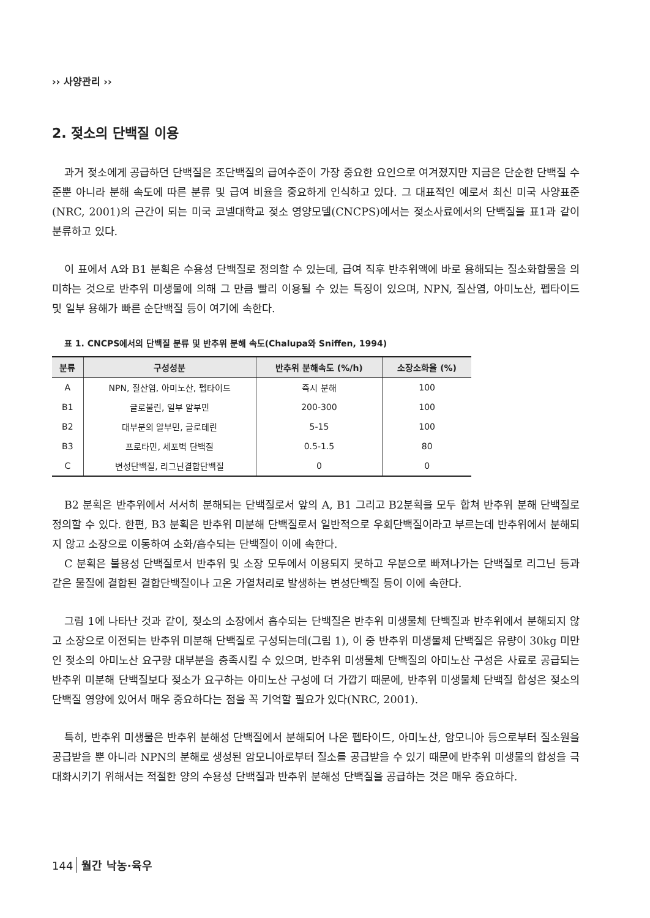›› 사양관리 ››
2. 젖소의 단백질 이용
과거 젖소에게 공급하던 단백질은 조단백질의 급여수준이 가장 중요한 요인으로 여겨졌지만 지금은 단순한 단백질 수준뿐 아니라 분해 속도에 따른 분류 및 급여 비율을 중요하게 인식하고 있다. 그 대표적인 예로서 최신 미국 사양표준(NRC, 2001)의 근간이 되는 미국 코넬대학교 젖소 영양모델(CNCPS)에서는 젖소사료에서의 단백질을 표1과 같이 분류하고 있다.
이 표에서 A와 B1 분획은 수용성 단백질로 정의할 수 있는데, 급여 직후 반추위액에 바로 용해되는 질소화합물을 의미하는 것으로 반추위 미생물에 의해 그 만큼 빨리 이용될 수 있는 특징이 있으며, NPN, 질산염, 아미노산, 펩타이드 및 일부 용해가 빠른 순단백질 등이 여기에 속한다.
표 1. CNCPS에서의 단백질 분류 및 반추위 분해 속도(Chalupa와 Sniffen, 1994)
| 분류 | 구성성분 | 반추위 분해속도 (%/h) | 소장소화율 (%) |
| --- | --- | --- | --- |
| A | NPN, 질산염, 아미노산, 펩타이드 | 즉시 분해 | 100 |
| B1 | 글로불린, 일부 알부민 | 200-300 | 100 |
| B2 | 대부분의 알부민, 글로테린 | 5-15 | 100 |
| B3 | 프로타민, 세포벽 단백질 | 0.5-1.5 | 80 |
| C | 변성단백질, 리그닌결합단백질 | 0 | 0 |
B2 분획은 반추위에서 서서히 분해되는 단백질로서 앞의 A, B1 그리고 B2분획을 모두 합쳐 반추위 분해 단백질로 정의할 수 있다. 한편, B3 분획은 반추위 미분해 단백질로서 일반적으로 우회단백질이라고 부르는데 반추위에서 분해되지 않고 소장으로 이동하여 소화/흡수되는 단백질이 이에 속한다.
C 분획은 불용성 단백질로서 반추위 및 소장 모두에서 이용되지 못하고 우분으로 빠져나가는 단백질로 리그닌 등과 같은 물질에 결합된 결합단백질이나 고온 가열처리로 발생하는 변성단백질 등이 이에 속한다.
그림 1에 나타난 것과 같이, 젖소의 소장에서 흡수되는 단백질은 반추위 미생물체 단백질과 반추위에서 분해되지 않고 소장으로 이전되는 반추위 미분해 단백질로 구성되는데(그림 1), 이 중 반추위 미생물체 단백질은 유량이 30kg 미만인 젖소의 아미노산 요구량 대부분을 충족시킬 수 있으며, 반추위 미생물체 단백질의 아미노산 구성은 사료로 공급되는 반추위 미분해 단백질보다 젖소가 요구하는 아미노산 구성에 더 가깝기 때문에, 반추위 미생물체 단백질 합성은 젖소의 단백질 영양에 있어서 매우 중요하다는 점을 꼭 기억할 필요가 있다(NRC, 2001).
특히, 반추위 미생물은 반추위 분해성 단백질에서 분해되어 나온 펩타이드, 아미노산, 암모니아 등으로부터 질소원을 공급받을 뿐 아니라 NPN의 분해로 생성된 암모니아로부터 질소를 공급받을 수 있기 때문에 반추위 미생물의 합성을 극대화시키기 위해서는 적절한 양의 수용성 단백질과 반추위 분해성 단백질을 공급하는 것은 매우 중요하다.
144 월간 낙농·육우